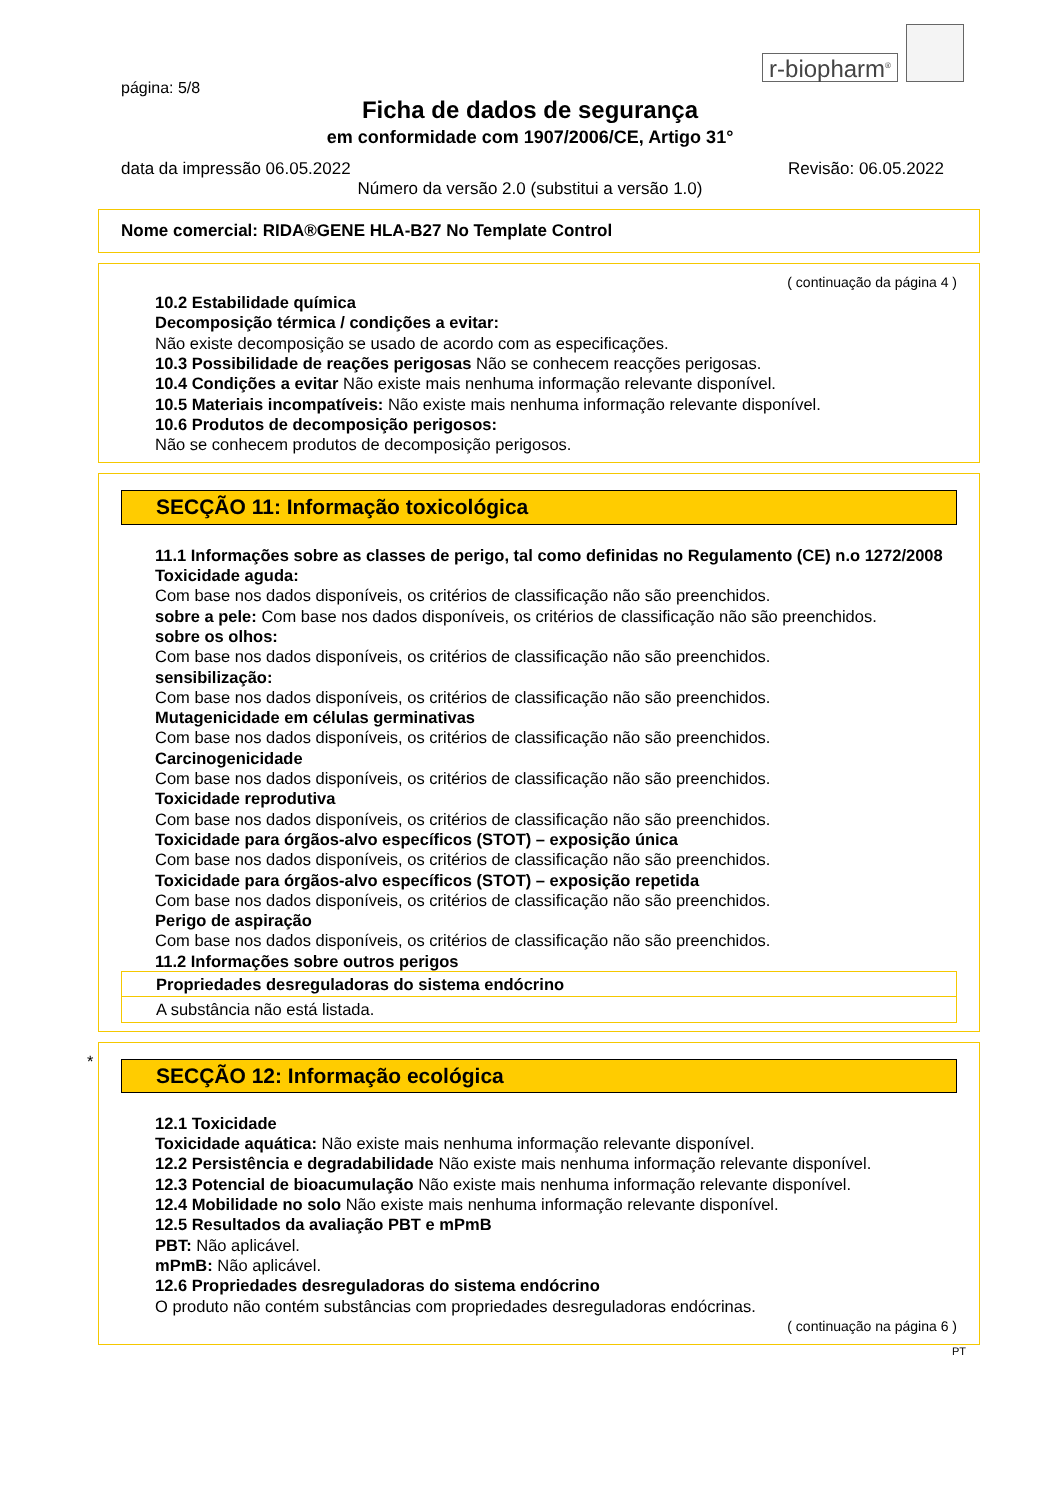r-biopharm<sup>®</sup>
página: 5/8
Ficha de dados de segurança
em conformidade com 1907/2006/CE, Artigo 31°
data da impressão 06.05.2022 Revisão: 06.05.2022
Número da versão 2.0 (substitui a versão 1.0)
Nome comercial: RIDA®GENE HLA-B27 No Template Control
( continuação da página 4 )
10.2 Estabilidade química
Decomposição térmica / condições a evitar:
Não existe decomposição se usado de acordo com as especificações.
10.3 Possibilidade de reações perigosas Não se conhecem reacções perigosas.
10.4 Condições a evitar Não existe mais nenhuma informação relevante disponível.
10.5 Materiais incompatíveis: Não existe mais nenhuma informação relevante disponível.
10.6 Produtos de decomposição perigosos:
Não se conhecem produtos de decomposição perigosos.
SECÇÃO 11: Informação toxicológica
11.1 Informações sobre as classes de perigo, tal como definidas no Regulamento (CE) n.o 1272/2008
Toxicidade aguda:
Com base nos dados disponíveis, os critérios de classificação não são preenchidos.
sobre a pele: Com base nos dados disponíveis, os critérios de classificação não são preenchidos.
sobre os olhos:
Com base nos dados disponíveis, os critérios de classificação não são preenchidos.
sensibilização:
Com base nos dados disponíveis, os critérios de classificação não são preenchidos.
Mutagenicidade em células germinativas
Com base nos dados disponíveis, os critérios de classificação não são preenchidos.
Carcinogenicidade
Com base nos dados disponíveis, os critérios de classificação não são preenchidos.
Toxicidade reprodutiva
Com base nos dados disponíveis, os critérios de classificação não são preenchidos.
Toxicidade para órgãos-alvo específicos (STOT) – exposição única
Com base nos dados disponíveis, os critérios de classificação não são preenchidos.
Toxicidade para órgãos-alvo específicos (STOT) – exposição repetida
Com base nos dados disponíveis, os critérios de classificação não são preenchidos.
Perigo de aspiração
Com base nos dados disponíveis, os critérios de classificação não são preenchidos.
11.2 Informações sobre outros perigos
Propriedades desreguladoras do sistema endócrino
A substância não está listada.
*
SECÇÃO 12: Informação ecológica
12.1 Toxicidade
Toxicidade aquática: Não existe mais nenhuma informação relevante disponível.
12.2 Persistência e degradabilidade Não existe mais nenhuma informação relevante disponível.
12.3 Potencial de bioacumulação Não existe mais nenhuma informação relevante disponível.
12.4 Mobilidade no solo Não existe mais nenhuma informação relevante disponível.
12.5 Resultados da avaliação PBT e mPmB
PBT: Não aplicável.
mPmB: Não aplicável.
12.6 Propriedades desreguladoras do sistema endócrino
O produto não contém substâncias com propriedades desreguladoras endócrinas.
( continuação na página 6 )
PT